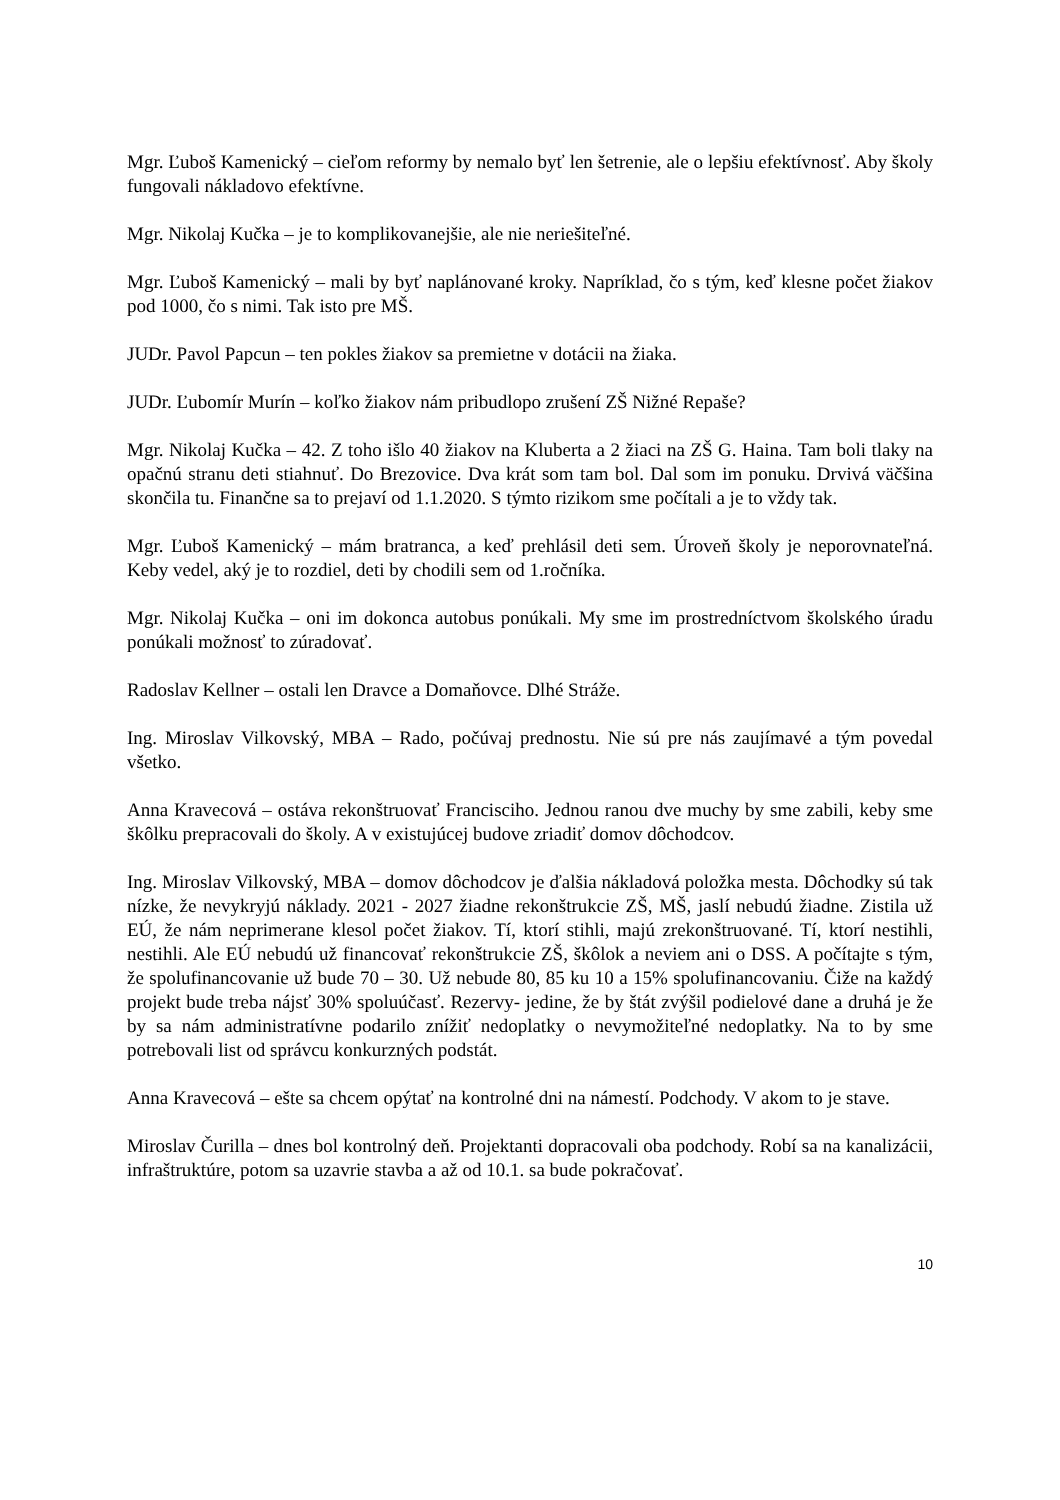Mgr. Ľuboš Kamenický – cieľom reformy by nemalo byť len šetrenie, ale o lepšiu efektívnosť. Aby školy fungovali nákladovo efektívne.
Mgr. Nikolaj Kučka – je to komplikovanejšie, ale nie neriešiteľné.
Mgr. Ľuboš Kamenický – mali by byť naplánované kroky. Napríklad, čo s tým, keď klesne počet žiakov pod 1000, čo s nimi. Tak isto pre MŠ.
JUDr. Pavol Papcun – ten pokles žiakov sa premietne v dotácii na žiaka.
JUDr. Ľubomír Murín – koľko žiakov nám pribudlopo zrušení ZŠ Nižné Repaše?
Mgr. Nikolaj Kučka – 42. Z toho išlo 40 žiakov na Kluberta a 2 žiaci na ZŠ G. Haina. Tam boli tlaky na opačnú stranu deti stiahnuť. Do Brezovice. Dva krát som tam bol. Dal som im ponuku. Drvivá väčšina skončila tu. Finančne sa to prejaví od 1.1.2020. S týmto rizikom sme počítali a je to vždy tak.
Mgr. Ľuboš Kamenický – mám bratranca, a keď prehlásil deti sem. Úroveň školy je neporovnateľná. Keby vedel, aký je to rozdiel, deti by chodili sem od 1.ročníka.
Mgr. Nikolaj Kučka – oni im dokonca autobus ponúkali. My sme im prostredníctvom školského úradu ponúkali možnosť to zúradovať.
Radoslav Kellner – ostali len Dravce a Domaňovce. Dlhé Stráže.
Ing. Miroslav Vilkovský, MBA – Rado, počúvaj prednostu. Nie sú pre nás zaujímavé a tým povedal všetko.
Anna Kravecová – ostáva rekonštruovať Francisciho. Jednou ranou dve muchy by sme zabili, keby sme škôlku prepracovali do školy. A v existujúcej budove zriadiť domov dôchodcov.
Ing. Miroslav Vilkovský, MBA – domov dôchodcov je ďalšia nákladová položka mesta. Dôchodky sú tak nízke, že nevykryjú náklady. 2021 - 2027 žiadne rekonštrukcie ZŠ, MŠ, jaslí nebudú žiadne. Zistila už EÚ, že nám neprimerane klesol počet žiakov. Tí, ktorí stihli, majú zrekonštruované. Tí, ktorí nestihli, nestihli. Ale EÚ nebudú už financovať rekonštrukcie ZŠ, škôlok a neviem ani o DSS. A počítajte s tým, že spolufinancovanie už bude 70 – 30. Už nebude 80, 85 ku 10 a 15% spolufinancovaniu. Čiže na každý projekt bude treba nájsť 30% spoluúčasť. Rezervy- jedine, že by štát zvýšil podielové dane a druhá je že by sa nám administratívne podarilo znížiť nedoplatky o nevymožiteľné nedoplatky. Na to by sme potrebovali list od správcu konkurzných podstát.
Anna Kravecová – ešte sa chcem opýtať na kontrolné dni na námestí. Podchody. V akom to je stave.
Miroslav Čurilla – dnes bol kontrolný deň. Projektanti dopracovali oba podchody. Robí sa na kanalizácii, infraštruktúre, potom sa uzavrie stavba a až od 10.1. sa bude pokračovať.
10